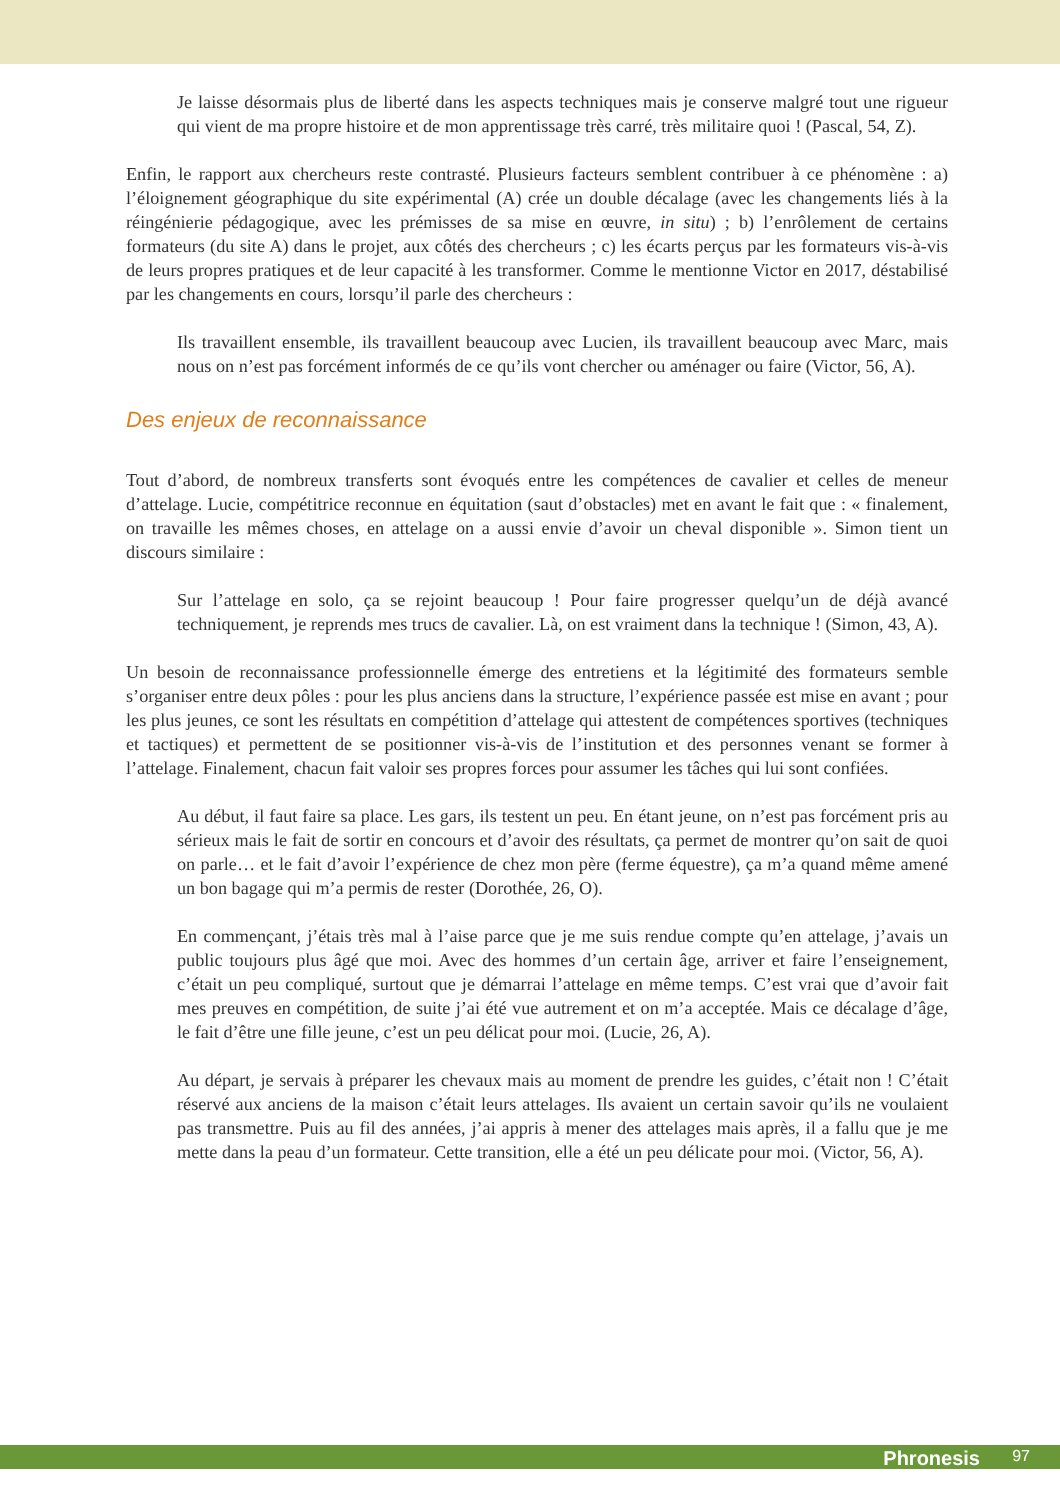Je laisse désormais plus de liberté dans les aspects techniques mais je conserve malgré tout une rigueur qui vient de ma propre histoire et de mon apprentissage très carré, très militaire quoi ! (Pascal, 54, Z).
Enfin, le rapport aux chercheurs reste contrasté. Plusieurs facteurs semblent contribuer à ce phénomène : a) l’éloignement géographique du site expérimental (A) crée un double décalage (avec les changements liés à la réingénierie pédagogique, avec les prémisses de sa mise en œuvre, in situ) ; b) l’enrôlement de certains formateurs (du site A) dans le projet, aux côtés des chercheurs ; c) les écarts perçus par les formateurs vis-à-vis de leurs propres pratiques et de leur capacité à les transformer. Comme le mentionne Victor en 2017, déstabilisé par les changements en cours, lorsqu’il parle des chercheurs :
Ils travaillent ensemble, ils travaillent beaucoup avec Lucien, ils travaillent beaucoup avec Marc, mais nous on n’est pas forcément informés de ce qu’ils vont chercher ou aménager ou faire (Victor, 56, A).
Des enjeux de reconnaissance
Tout d’abord, de nombreux transferts sont évoqués entre les compétences de cavalier et celles de meneur d’attelage. Lucie, compétitrice reconnue en équitation (saut d’obstacles) met en avant le fait que : « finalement, on travaille les mêmes choses, en attelage on a aussi envie d’avoir un cheval disponible ». Simon tient un discours similaire :
Sur l’attelage en solo, ça se rejoint beaucoup ! Pour faire progresser quelqu’un de déjà avancé techniquement, je reprends mes trucs de cavalier. Là, on est vraiment dans la technique ! (Simon, 43, A).
Un besoin de reconnaissance professionnelle émerge des entretiens et la légitimité des formateurs semble s’organiser entre deux pôles : pour les plus anciens dans la structure, l’expérience passée est mise en avant ; pour les plus jeunes, ce sont les résultats en compétition d’attelage qui attestent de compétences sportives (techniques et tactiques) et permettent de se positionner vis-à-vis de l’institution et des personnes venant se former à l’attelage. Finalement, chacun fait valoir ses propres forces pour assumer les tâches qui lui sont confiées.
Au début, il faut faire sa place. Les gars, ils testent un peu. En étant jeune, on n’est pas forcément pris au sérieux mais le fait de sortir en concours et d’avoir des résultats, ça permet de montrer qu’on sait de quoi on parle… et le fait d’avoir l’expérience de chez mon père (ferme équestre), ça m’a quand même amené un bon bagage qui m’a permis de rester (Dorothée, 26, O).
En commençant, j’étais très mal à l’aise parce que je me suis rendue compte qu’en attelage, j’avais un public toujours plus âgé que moi. Avec des hommes d’un certain âge, arriver et faire l’enseignement, c’était un peu compliqué, surtout que je démarrai l’attelage en même temps. C’est vrai que d’avoir fait mes preuves en compétition, de suite j’ai été vue autrement et on m’a acceptée. Mais ce décalage d’âge, le fait d’être une fille jeune, c’est un peu délicat pour moi. (Lucie, 26, A).
Au départ, je servais à préparer les chevaux mais au moment de prendre les guides, c’était non ! C’était réservé aux anciens de la maison c’était leurs attelages. Ils avaient un certain savoir qu’ils ne voulaient pas transmettre. Puis au fil des années, j’ai appris à mener des attelages mais après, il a fallu que je me mette dans la peau d’un formateur. Cette transition, elle a été un peu délicate pour moi. (Victor, 56, A).
Phronesis 97